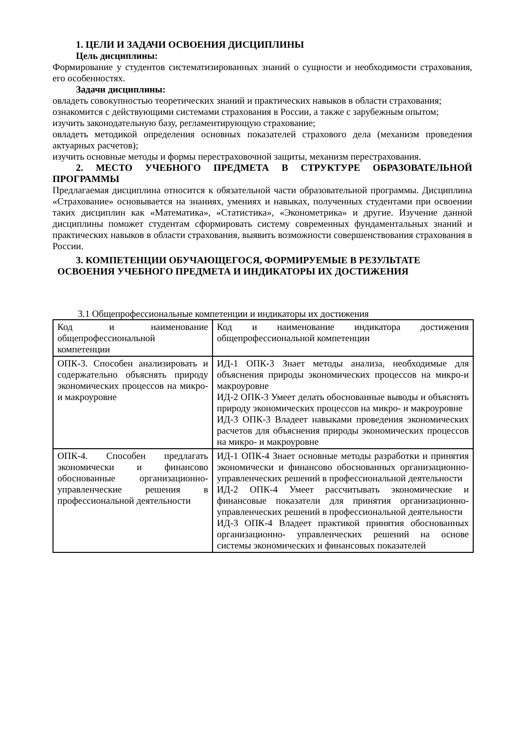1. ЦЕЛИ И ЗАДАЧИ ОСВОЕНИЯ ДИСЦИПЛИНЫ
Цель дисциплины:
Формирование у студентов систематизированных знаний о сущности и необходимости страхования, его особенностях.
Задачи дисциплины:
овладеть совокупностью теоретических знаний и практических навыков в области страхования;
ознакомится с действующими системами страхования в России, а также с зарубежным опытом;
изучить законодательную базу, регламентирующую страхование;
овладеть методикой определения основных показателей страхового дела (механизм проведения актуарных расчетов);
изучить основные методы и формы перестраховочной защиты, механизм перестрахования.
2. МЕСТО УЧЕБНОГО ПРЕДМЕТА В СТРУКТУРЕ ОБРАЗОВАТЕЛЬНОЙ ПРОГРАММЫ
Предлагаемая дисциплина относится к обязательной части образовательной программы. Дисциплина «Страхование» основывается на знаниях, умениях и навыках, полученных студентами при освоении таких дисциплин как «Математика», «Статистика», «Эконометрика» и другие. Изучение данной дисциплины поможет студентам сформировать систему современных фундаментальных знаний и практических навыков в области страхования, выявить возможности совершенствования страхования в России.
3. КОМПЕТЕНЦИИ ОБУЧАЮЩЕГОСЯ, ФОРМИРУЕМЫЕ В РЕЗУЛЬТАТЕ
ОСВОЕНИЯ УЧЕБНОГО ПРЕДМЕТА И ИНДИКАТОРЫ ИХ ДОСТИЖЕНИЯ
3.1 Общепрофессиональные компетенции и индикаторы их достижения
| Код и наименование общепрофессиональной компетенции | Код и наименование индикатора достижения общепрофессиональной компетенции |
| ОПК-3. Способен анализировать и содержательно объяснять природу экономических процессов на микро- и макроуровне | ИД-1 ОПК-3 Знает методы анализа, необходимые для объяснения природы экономических процессов на микро-и макроуровне ИД-2 ОПК-3 Умеет делать обоснованные выводы и объяснять природу экономических процессов на микро- и макроуровне ИД-3 ОПК-3 Владеет навыками проведения экономических расчетов для объяснения природы экономических процессов на микро- и макроуровне |
| ОПК-4. Способен предлагать экономически и финансово обоснованные организационно-управленческие решения в профессиональной деятельности | ИД-1 ОПК-4 Знает основные методы разработки и принятия экономически и финансово обоснованных организационно- управленческих решений в профессиональной деятельности ИД-2 ОПК-4 Умеет рассчитывать экономические и финансовые показатели для принятия организационно- управленческих решений в профессиональной деятельности ИД-3 ОПК-4 Владеет практикой принятия обоснованных организационно- управленческих решений на основе системы экономических и финансовых показателей |